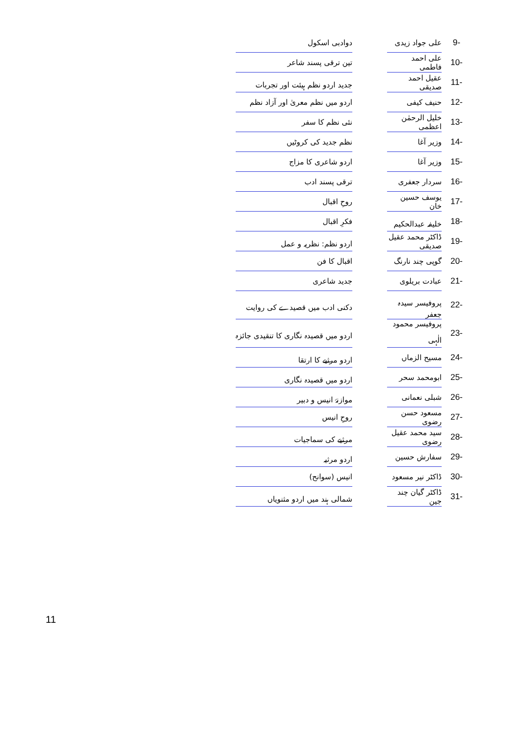| 9- | علی جواد زیدی | | دوادبی اسکول |
| 10- | علی احمد فاطمی | | تین ترقی پسند شاعر |
| 11- | عقیل احمد صدیقی | | جدید اردو نظم ہیئت اور تجربات |
| 12- | حنیف کیفی | | اردو میں نظم معریٰ اور آزاد نظم |
| 13- | خلیل الرحمٰن اعظمی | | نئی نظم کا سفر |
| 14- | وزیر آغا | | نظم جدید کی کروٹیں |
| 15- | وزیر آغا | | اردو شاعری کا مزاج |
| 16- | سردار جعفری | | ترقی پسند ادب |
| 17- | یوسف حسین خان | | روحِ اقبال |
| 18- | خلیفہ عبدالحکیم | | فکرِ اقبال |
| 19- | ڈاکٹر محمد عقیل صدیقی | | اردو نظم: نظریہ و عمل |
| 20- | گوپی چند نارنگ | | اقبال کا فن |
| 21- | عبادت بریلوی | | جدید شاعری |
| 22- | پروفیسر سیدہ جعفر | | دکنی ادب میں قصیدے کی روایت |
| 23- | پروفیسر محمود الٰہی | | اردو میں قصیدہ نگاری کا تنقیدی جائزہ |
| 24- | مسیح الزماں | | اردو مرثیے کا ارتقا |
| 25- | ابومحمد سحر | | اردو میں قصیدہ نگاری |
| 26- | شبلی نعمانی | | موازنۂ انیس و دبیر |
| 27- | مسعود حسن رضوی | | روحِ انیس |
| 28- | سید محمد عقیل رضوی | | مرثیے کی سماجیات |
| 29- | سفارش حسین | | اردو مرثیہ |
| 30- | ڈاکٹر نیر مسعود | | انیس (سوانح) |
| 31- | ڈاکٹر گیان چند جین | | شمالی ہند میں اردو مثنویاں |
11